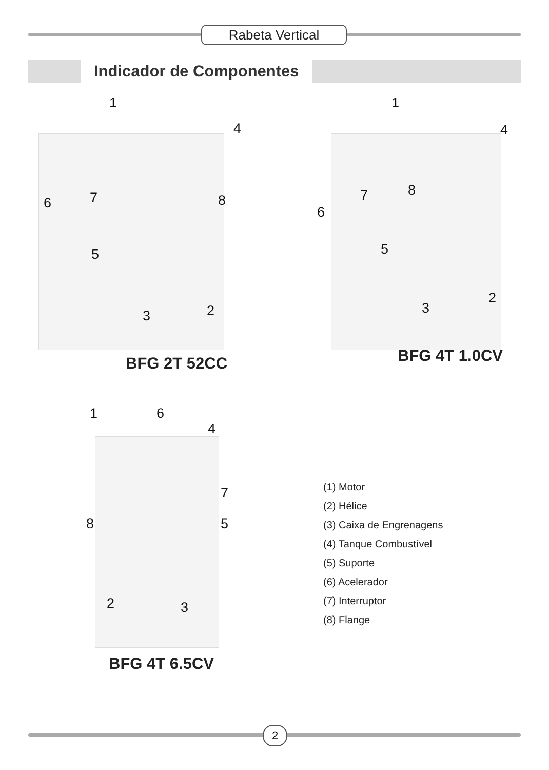Rabeta Vertical
Indicador de Componentes
1
4
6 7 8
5
3 2
BFG 2T 52CC
1
4
8 7
6
5
3
2
BFG 4T 1.0CV
1 6
4
7
8 5
2 3
BFG 4T 6.5CV
(1) Motor
(2) Hélice
(3) Caixa de Engrenagens
(4) Tanque Combustível
(5) Suporte
(6) Acelerador
(7) Interruptor
(8) Flange
2